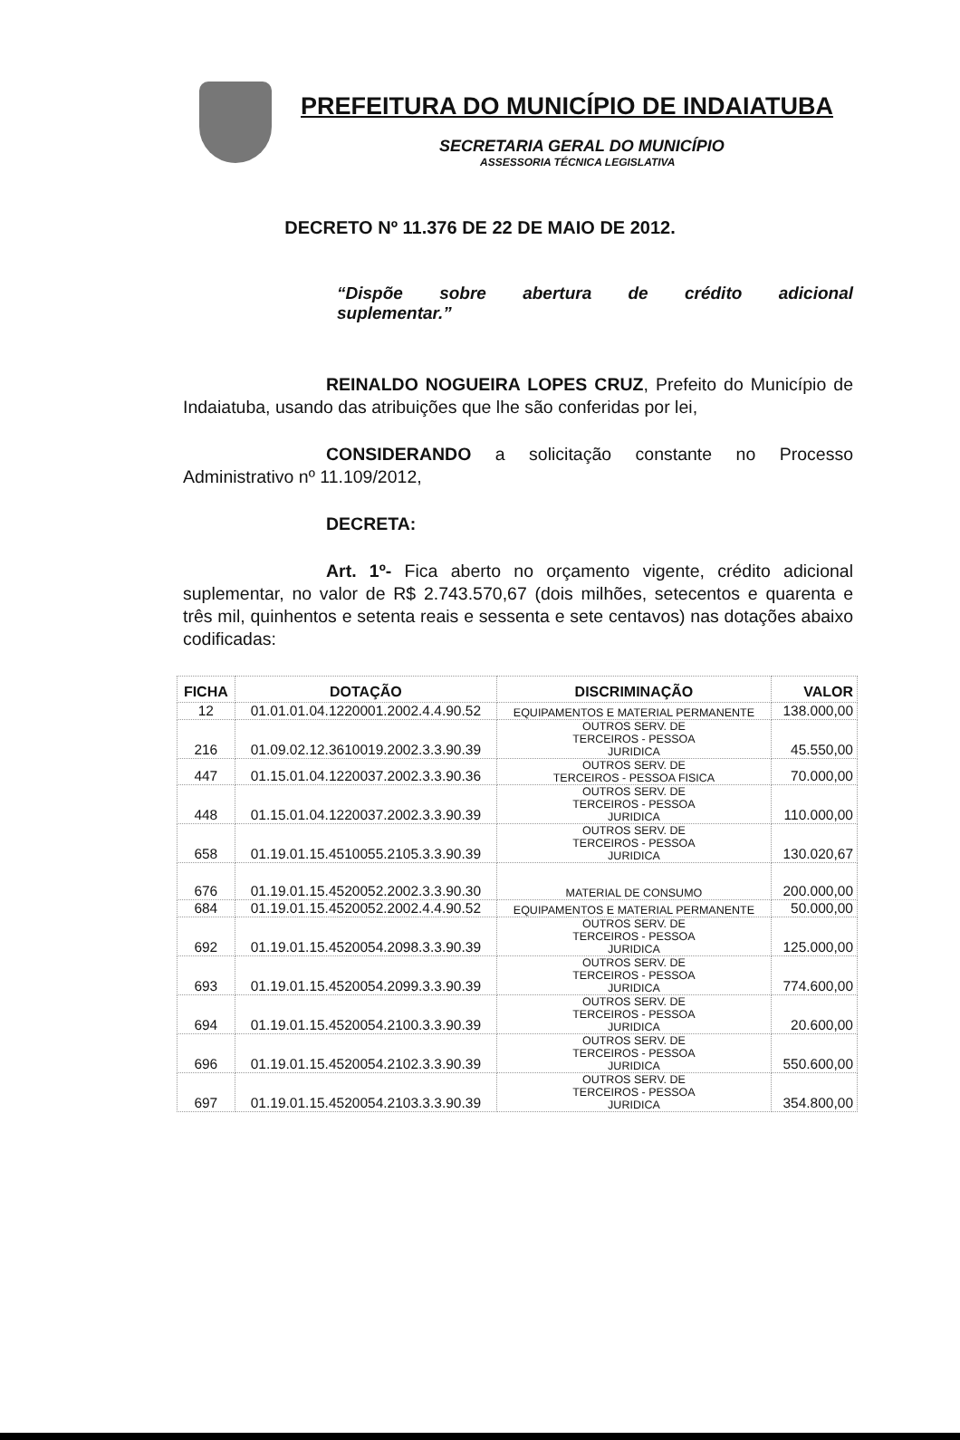PREFEITURA DO MUNICÍPIO DE INDAIATUBA
SECRETARIA GERAL DO MUNICÍPIO
ASSESSORIA TÉCNICA LEGISLATIVA
DECRETO Nº 11.376 DE 22 DE MAIO DE 2012.
“Dispõe sobre abertura de crédito adicional suplementar.”
REINALDO NOGUEIRA LOPES CRUZ, Prefeito do Município de Indaiatuba, usando das atribuições que lhe são conferidas por lei,
CONSIDERANDO a solicitação constante no Processo Administrativo nº 11.109/2012,
DECRETA:
Art. 1º- Fica aberto no orçamento vigente, crédito adicional suplementar, no valor de R$ 2.743.570,67 (dois milhões, setecentos e quarenta e três mil, quinhentos e setenta reais e sessenta e sete centavos) nas dotações abaixo codificadas:
| FICHA | DOTAÇÃO | DISCRIMINAÇÃO | VALOR |
| --- | --- | --- | --- |
| 12 | 01.01.01.04.1220001.2002.4.4.90.52 | EQUIPAMENTOS E MATERIAL PERMANENTE | 138.000,00 |
| 216 | 01.09.02.12.3610019.2002.3.3.90.39 | OUTROS SERV. DE TERCEIROS - PESSOA JURIDICA | 45.550,00 |
| 447 | 01.15.01.04.1220037.2002.3.3.90.36 | OUTROS SERV. DE TERCEIROS - PESSOA FISICA | 70.000,00 |
| 448 | 01.15.01.04.1220037.2002.3.3.90.39 | OUTROS SERV. DE TERCEIROS - PESSOA JURIDICA | 110.000,00 |
| 658 | 01.19.01.15.4510055.2105.3.3.90.39 | OUTROS SERV. DE TERCEIROS - PESSOA JURIDICA | 130.020,67 |
| 676 | 01.19.01.15.4520052.2002.3.3.90.30 | MATERIAL DE CONSUMO | 200.000,00 |
| 684 | 01.19.01.15.4520052.2002.4.4.90.52 | EQUIPAMENTOS E MATERIAL PERMANENTE | 50.000,00 |
| 692 | 01.19.01.15.4520054.2098.3.3.90.39 | OUTROS SERV. DE TERCEIROS - PESSOA JURIDICA | 125.000,00 |
| 693 | 01.19.01.15.4520054.2099.3.3.90.39 | OUTROS SERV. DE TERCEIROS - PESSOA JURIDICA | 774.600,00 |
| 694 | 01.19.01.15.4520054.2100.3.3.90.39 | OUTROS SERV. DE TERCEIROS - PESSOA JURIDICA | 20.600,00 |
| 696 | 01.19.01.15.4520054.2102.3.3.90.39 | OUTROS SERV. DE TERCEIROS - PESSOA JURIDICA | 550.600,00 |
| 697 | 01.19.01.15.4520054.2103.3.3.90.39 | OUTROS SERV. DE TERCEIROS - PESSOA JURIDICA | 354.800,00 |